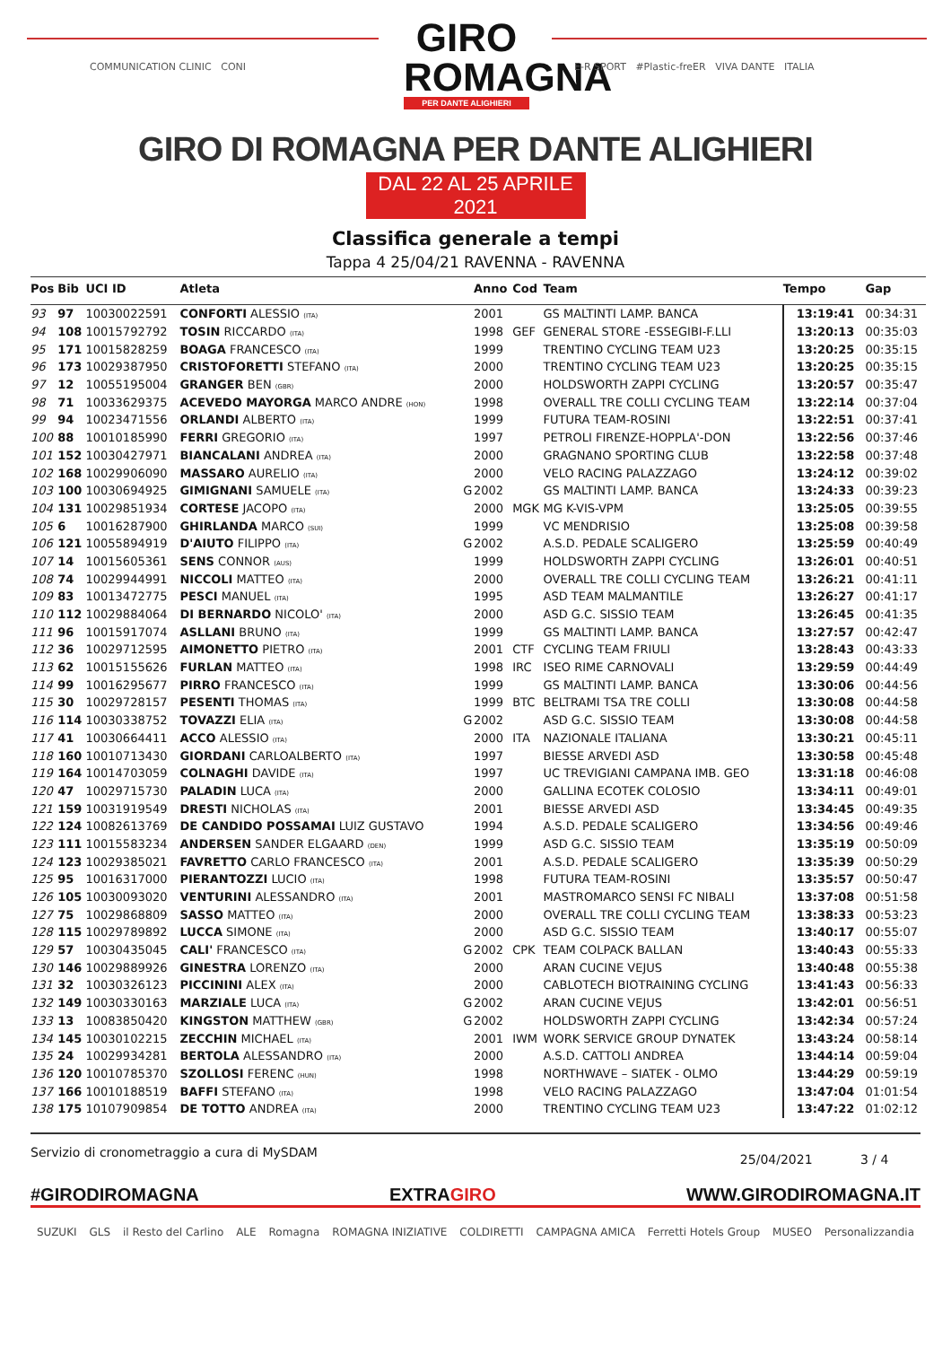GIRO
ROMAGNA
PER DANTE ALIGHIERI
COMMUNICATION CLINIC CONI
E-R SPORT #Plastic-freER VIVA DANTE ITALIA
GIRO DI ROMAGNA PER DANTE ALIGHIERI
DAL 22 AL 25 APRILE 2021
Classifica generale a tempi
Tappa 4 25/04/21 RAVENNA - RAVENNA
| Pos | Bib | UCI ID | Atleta | | Anno | Cod | Team | Tempo | Gap |
| --- | --- | --- | --- | --- | --- | --- | --- | --- | --- |
| 93 | 97 | 10030022591 | CONFORTI ALESSIO (ITA) | | 2001 | | GS MALTINTI LAMP. BANCA | 13:19:41 | 00:34:31 |
| 94 | 108 | 10015792792 | TOSIN RICCARDO (ITA) | | 1998 | GEF | GENERAL STORE -ESSEGIBI-F.LLI | 13:20:13 | 00:35:03 |
| 95 | 171 | 10015828259 | BOAGA FRANCESCO (ITA) | | 1999 | | TRENTINO CYCLING TEAM U23 | 13:20:25 | 00:35:15 |
| 96 | 173 | 10029387950 | CRISTOFORETTI STEFANO (ITA) | | 2000 | | TRENTINO CYCLING TEAM U23 | 13:20:25 | 00:35:15 |
| 97 | 12 | 10055195004 | GRANGER BEN (GBR) | | 2000 | | HOLDSWORTH ZAPPI CYCLING | 13:20:57 | 00:35:47 |
| 98 | 71 | 10033629375 | ACEVEDO MAYORGA MARCO ANDRE (HON) | | 1998 | | OVERALL TRE COLLI CYCLING TEAM | 13:22:14 | 00:37:04 |
| 99 | 94 | 10023471556 | ORLANDI ALBERTO (ITA) | | 1999 | | FUTURA TEAM-ROSINI | 13:22:51 | 00:37:41 |
| 100 | 88 | 10010185990 | FERRI GREGORIO (ITA) | | 1997 | | PETROLI FIRENZE-HOPPLA'-DON | 13:22:56 | 00:37:46 |
| 101 | 152 | 10030427971 | BIANCALANI ANDREA (ITA) | | 2000 | | GRAGNANO SPORTING CLUB | 13:22:58 | 00:37:48 |
| 102 | 168 | 10029906090 | MASSARO AURELIO (ITA) | | 2000 | | VELO RACING PALAZZAGO | 13:24:12 | 00:39:02 |
| 103 | 100 | 10030694925 | GIMIGNANI SAMUELE (ITA) | G | 2002 | | GS MALTINTI LAMP. BANCA | 13:24:33 | 00:39:23 |
| 104 | 131 | 10029851934 | CORTESE JACOPO (ITA) | | 2000 | MGK | MG K-VIS-VPM | 13:25:05 | 00:39:55 |
| 105 | 6 | 10016287900 | GHIRLANDA MARCO (SUI) | | 1999 | | VC MENDRISIO | 13:25:08 | 00:39:58 |
| 106 | 121 | 10055894919 | D'AIUTO FILIPPO (ITA) | G | 2002 | | A.S.D. PEDALE SCALIGERO | 13:25:59 | 00:40:49 |
| 107 | 14 | 10015605361 | SENS CONNOR (AUS) | | 1999 | | HOLDSWORTH ZAPPI CYCLING | 13:26:01 | 00:40:51 |
| 108 | 74 | 10029944991 | NICCOLI MATTEO (ITA) | | 2000 | | OVERALL TRE COLLI CYCLING TEAM | 13:26:21 | 00:41:11 |
| 109 | 83 | 10013472775 | PESCI MANUEL (ITA) | | 1995 | | ASD TEAM MALMANTILE | 13:26:27 | 00:41:17 |
| 110 | 112 | 10029884064 | DI BERNARDO NICOLO' (ITA) | | 2000 | | ASD G.C. SISSIO TEAM | 13:26:45 | 00:41:35 |
| 111 | 96 | 10015917074 | ASLLANI BRUNO (ITA) | | 1999 | | GS MALTINTI LAMP. BANCA | 13:27:57 | 00:42:47 |
| 112 | 36 | 10029712595 | AIMONETTO PIETRO (ITA) | | 2001 | CTF | CYCLING TEAM FRIULI | 13:28:43 | 00:43:33 |
| 113 | 62 | 10015155626 | FURLAN MATTEO (ITA) | | 1998 | IRC | ISEO RIME CARNOVALI | 13:29:59 | 00:44:49 |
| 114 | 99 | 10016295677 | PIRRO FRANCESCO (ITA) | | 1999 | | GS MALTINTI LAMP. BANCA | 13:30:06 | 00:44:56 |
| 115 | 30 | 10029728157 | PESENTI THOMAS (ITA) | | 1999 | BTC | BELTRAMI TSA TRE COLLI | 13:30:08 | 00:44:58 |
| 116 | 114 | 10030338752 | TOVAZZI ELIA (ITA) | G | 2002 | | ASD G.C. SISSIO TEAM | 13:30:08 | 00:44:58 |
| 117 | 41 | 10030664411 | ACCO ALESSIO (ITA) | | 2000 | ITA | NAZIONALE ITALIANA | 13:30:21 | 00:45:11 |
| 118 | 160 | 10010713430 | GIORDANI CARLOALBERTO (ITA) | | 1997 | | BIESSE ARVEDI ASD | 13:30:58 | 00:45:48 |
| 119 | 164 | 10014703059 | COLNAGHI DAVIDE (ITA) | | 1997 | | UC TREVIGIANI CAMPANA IMB. GEO | 13:31:18 | 00:46:08 |
| 120 | 47 | 10029715730 | PALADIN LUCA (ITA) | | 2000 | | GALLINA ECOTEK COLOSIO | 13:34:11 | 00:49:01 |
| 121 | 159 | 10031919549 | DRESTI NICHOLAS (ITA) | | 2001 | | BIESSE ARVEDI ASD | 13:34:45 | 00:49:35 |
| 122 | 124 | 10082613769 | DE CANDIDO POSSAMAI LUIZ GUSTAVO | | 1994 | | A.S.D. PEDALE SCALIGERO | 13:34:56 | 00:49:46 |
| 123 | 111 | 10015583234 | ANDERSEN SANDER ELGAARD (DEN) | | 1999 | | ASD G.C. SISSIO TEAM | 13:35:19 | 00:50:09 |
| 124 | 123 | 10029385021 | FAVRETTO CARLO FRANCESCO (ITA) | | 2001 | | A.S.D. PEDALE SCALIGERO | 13:35:39 | 00:50:29 |
| 125 | 95 | 10016317000 | PIERANTOZZI LUCIO (ITA) | | 1998 | | FUTURA TEAM-ROSINI | 13:35:57 | 00:50:47 |
| 126 | 105 | 10030093020 | VENTURINI ALESSANDRO (ITA) | | 2001 | | MASTROMARCO SENSI FC NIBALI | 13:37:08 | 00:51:58 |
| 127 | 75 | 10029868809 | SASSO MATTEO (ITA) | | 2000 | | OVERALL TRE COLLI CYCLING TEAM | 13:38:33 | 00:53:23 |
| 128 | 115 | 10029789892 | LUCCA SIMONE (ITA) | | 2000 | | ASD G.C. SISSIO TEAM | 13:40:17 | 00:55:07 |
| 129 | 57 | 10030435045 | CALI' FRANCESCO (ITA) | G | 2002 | CPK | TEAM COLPACK BALLAN | 13:40:43 | 00:55:33 |
| 130 | 146 | 10029889926 | GINESTRA LORENZO (ITA) | | 2000 | | ARAN CUCINE VEJUS | 13:40:48 | 00:55:38 |
| 131 | 32 | 10030326123 | PICCININI ALEX (ITA) | | 2000 | | CABLOTECH BIOTRAINING CYCLING | 13:41:43 | 00:56:33 |
| 132 | 149 | 10030330163 | MARZIALE LUCA (ITA) | G | 2002 | | ARAN CUCINE VEJUS | 13:42:01 | 00:56:51 |
| 133 | 13 | 10083850420 | KINGSTON MATTHEW (GBR) | G | 2002 | | HOLDSWORTH ZAPPI CYCLING | 13:42:34 | 00:57:24 |
| 134 | 145 | 10030102215 | ZECCHIN MICHAEL (ITA) | | 2001 | IWM | WORK SERVICE GROUP DYNATEK | 13:43:24 | 00:58:14 |
| 135 | 24 | 10029934281 | BERTOLA ALESSANDRO (ITA) | | 2000 | | A.S.D. CATTOLI ANDREA | 13:44:14 | 00:59:04 |
| 136 | 120 | 10010785370 | SZOLLOSI FERENC (HUN) | | 1998 | | NORTHWAVE – SIATEK - OLMO | 13:44:29 | 00:59:19 |
| 137 | 166 | 10010188519 | BAFFI STEFANO (ITA) | | 1998 | | VELO RACING PALAZZAGO | 13:47:04 | 01:01:54 |
| 138 | 175 | 10107909854 | DE TOTTO ANDREA (ITA) | | 2000 | | TRENTINO CYCLING TEAM U23 | 13:47:22 | 01:02:12 |
Servizio di cronometraggio a cura di MySDAM 25/04/2021 3 / 4
#GIRODIROMAGNA EXTRAGIRO WWW.GIRODIROMAGNA.IT
SUZUKI GLS il Resto del Carlino ALE Romagna ROMAGNA INIZIATIVE COLDIRETTI CAMPAGNA AMICA Ferretti Hotels Group MUSEO Personalizzandia